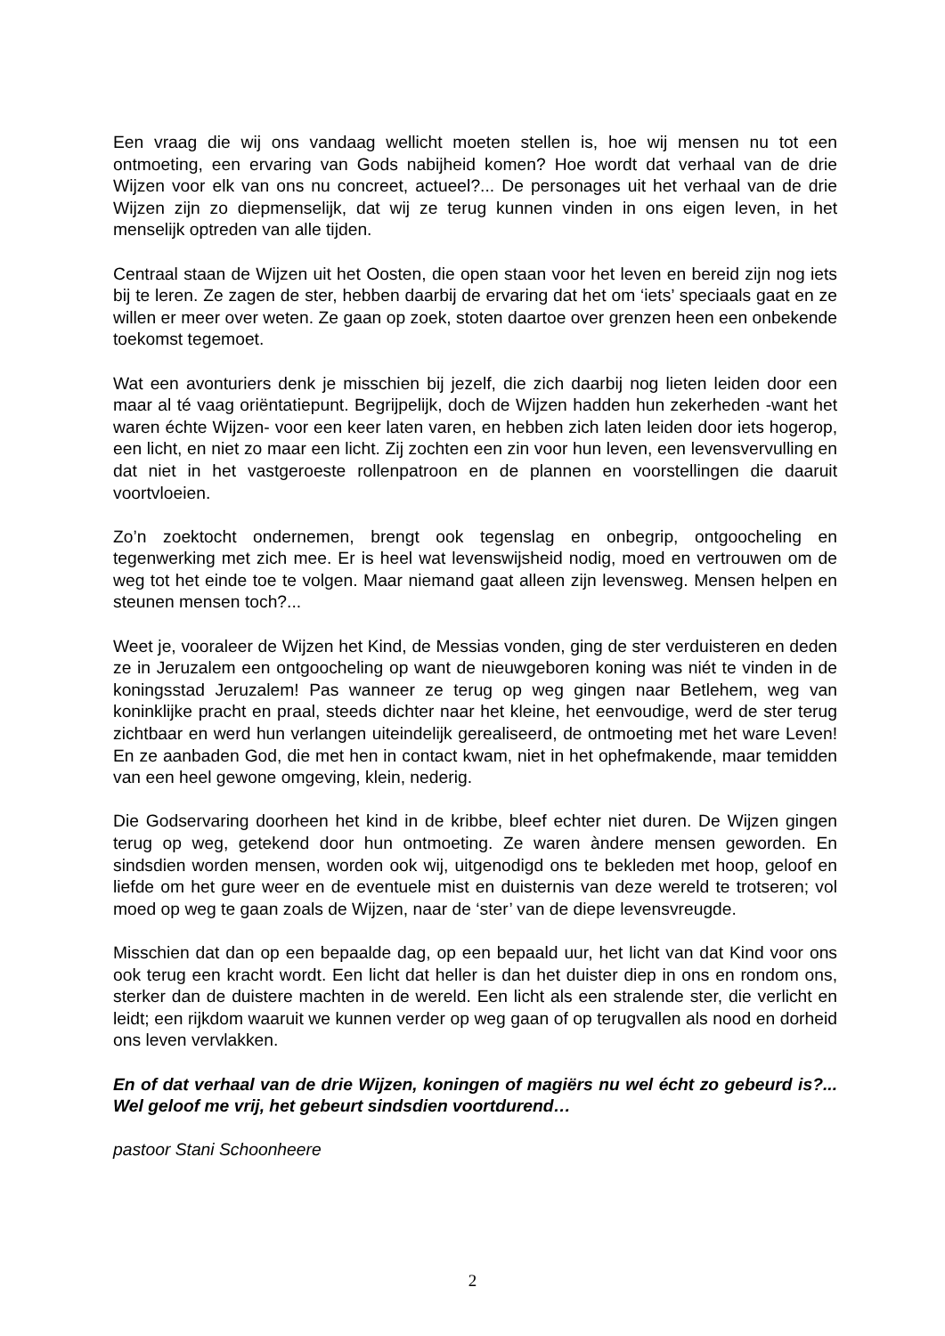Een vraag die wij ons vandaag wellicht moeten stellen is, hoe wij mensen nu tot een ontmoeting, een ervaring van Gods nabijheid komen? Hoe wordt dat verhaal van de drie Wijzen voor elk van ons nu concreet, actueel?... De personages uit het verhaal van de drie Wijzen zijn zo diepmenselijk, dat wij ze terug kunnen vinden in ons eigen leven, in het menselijk optreden van alle tijden.
Centraal staan de Wijzen uit het Oosten, die open staan voor het leven en bereid zijn nog iets bij te leren. Ze zagen de ster, hebben daarbij de ervaring dat het om ‘iets’ speciaals gaat en ze willen er meer over weten. Ze gaan op zoek, stoten daartoe over grenzen heen een onbekende toekomst tegemoet.
Wat een avonturiers denk je misschien bij jezelf, die zich daarbij nog lieten leiden door een maar al té vaag oriëntatiepunt. Begrijpelijk, doch de Wijzen hadden hun zekerheden -want het waren échte Wijzen- voor een keer laten varen, en hebben zich laten leiden door iets hogerop, een licht, en niet zo maar een licht. Zij zochten een zin voor hun leven, een levensvervulling en dat niet in het vastgeroeste rollenpatroon en de plannen en voorstellingen die daaruit voortvloeien.
Zo’n zoektocht ondernemen, brengt ook tegenslag en onbegrip, ontgoocheling en tegenwerking met zich mee. Er is heel wat levenswijsheid nodig, moed en vertrouwen om de weg tot het einde toe te volgen. Maar niemand gaat alleen zijn levensweg. Mensen helpen en steunen mensen toch?...
Weet je, vooraleer de Wijzen het Kind, de Messias vonden, ging de ster verduisteren en deden ze in Jeruzalem een ontgoocheling op want de nieuwgeboren koning was niét te vinden in de koningsstad Jeruzalem! Pas wanneer ze terug op weg gingen naar Betlehem, weg van koninklijke pracht en praal, steeds dichter naar het kleine, het eenvoudige, werd de ster terug zichtbaar en werd hun verlangen uiteindelijk gerealiseerd, de ontmoeting met het ware Leven! En ze aanbaden God, die met hen in contact kwam, niet in het ophefmakende, maar temidden van een heel gewone omgeving, klein, nederig.
Die Godservaring doorheen het kind in de kribbe, bleef echter niet duren. De Wijzen gingen terug op weg, getekend door hun ontmoeting. Ze waren àndere mensen geworden. En sindsdien worden mensen, worden ook wij, uitgenodigd ons te bekleden met hoop, geloof en liefde om het gure weer en de eventuele mist en duisternis van deze wereld te trotseren; vol moed op weg te gaan zoals de Wijzen, naar de ‘ster’ van de diepe levensvreugde.
Misschien dat dan op een bepaalde dag, op een bepaald uur, het licht van dat Kind voor ons ook terug een kracht wordt. Een licht dat heller is dan het duister diep in ons en rondom ons, sterker dan de duistere machten in de wereld. Een licht als een stralende ster, die verlicht en leidt; een rijkdom waaruit we kunnen verder op weg gaan of op terugvallen als nood en dorheid ons leven vervlakken.
En of dat verhaal van de drie Wijzen, koningen of magiërs nu wel écht zo gebeurd is?... Wel geloof me vrij, het gebeurt sindsdien voortdurend…
pastoor Stani Schoonheere
2